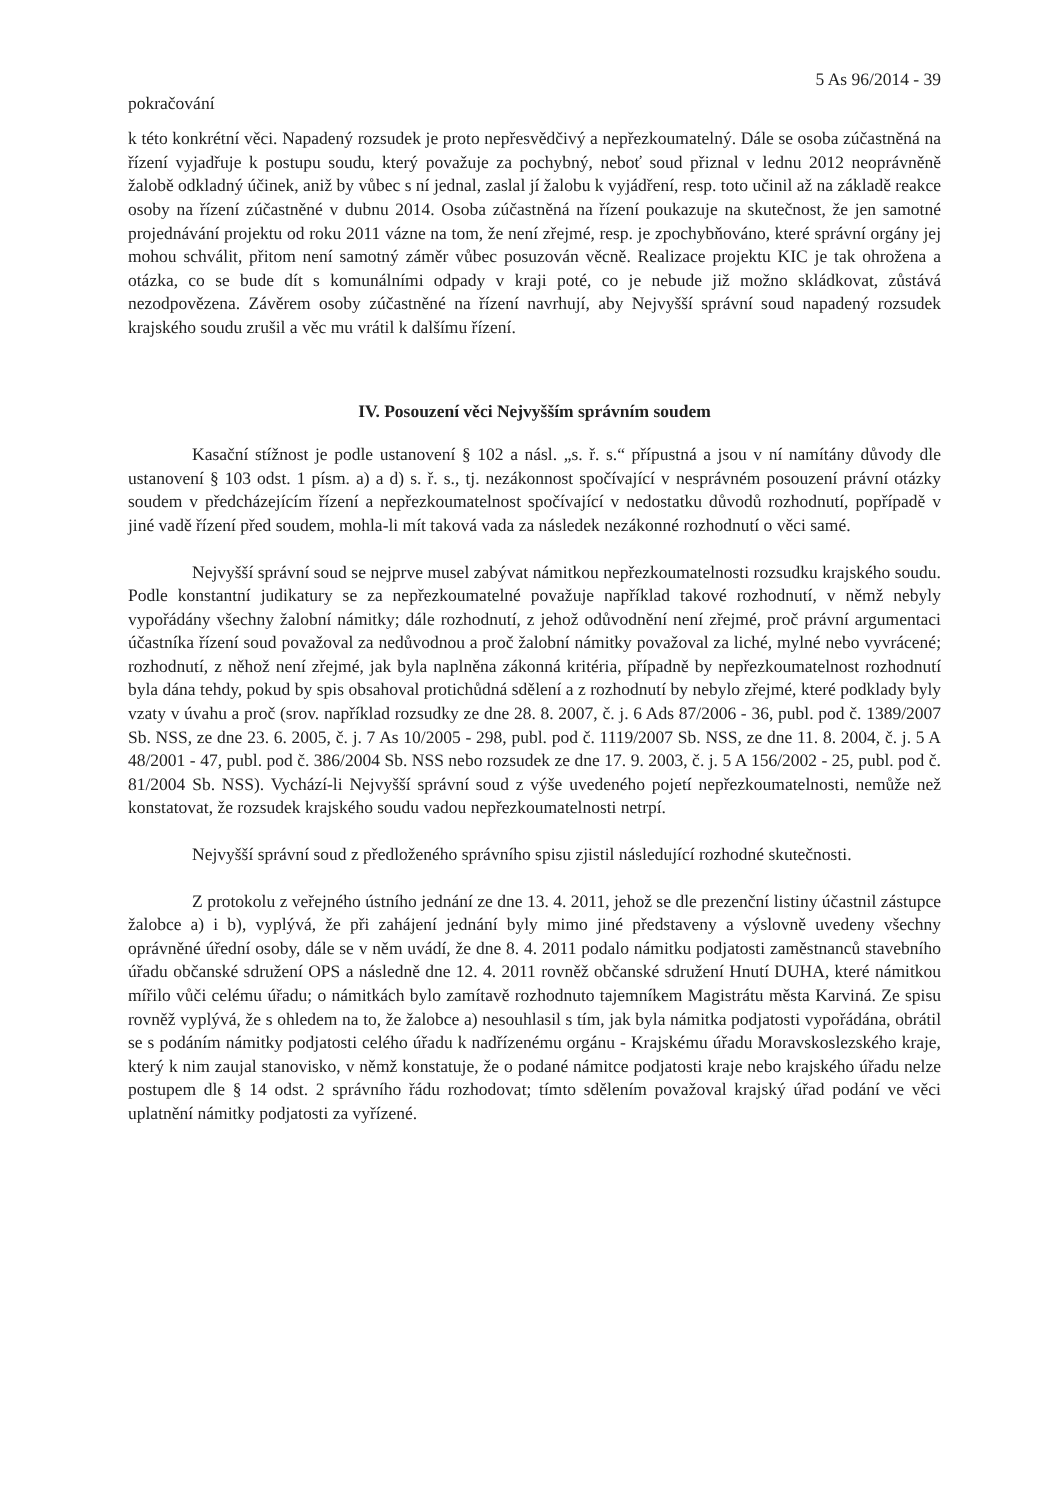5 As 96/2014 - 39
pokračování
k této konkrétní věci. Napadený rozsudek je proto nepřesvědčivý a nepřezkoumatelný. Dále se osoba zúčastněná na řízení vyjadřuje k postupu soudu, který považuje za pochybný, neboť soud přiznal v lednu 2012 neoprávněně žalobě odkladný účinek, aniž by vůbec s ní jednal, zaslal jí žalobu k vyjádření, resp. toto učinil až na základě reakce osoby na řízení zúčastněné v dubnu 2014. Osoba zúčastněná na řízení poukazuje na skutečnost, že jen samotné projednávání projektu od roku 2011 vázne na tom, že není zřejmé, resp. je zpochybňováno, které správní orgány jej mohou schválit, přitom není samotný záměr vůbec posuzován věcně. Realizace projektu KIC je tak ohrožena a otázka, co se bude dít s komunálními odpady v kraji poté, co je nebude již možno skládkovat, zůstává nezodpovězena. Závěrem osoby zúčastněné na řízení navrhují, aby Nejvyšší správní soud napadený rozsudek krajského soudu zrušil a věc mu vrátil k dalšímu řízení.
IV. Posouzení věci Nejvyšším správním soudem
Kasační stížnost je podle ustanovení § 102 a násl. „s. ř. s.“ přípustná a jsou v ní namítány důvody dle ustanovení § 103 odst. 1 písm. a) a d) s. ř. s., tj. nezákonnost spočívající v nesprávném posouzení právní otázky soudem v předcházejícím řízení a nepřezkoumatelnost spočívající v nedostatku důvodů rozhodnutí, popřípadě v jiné vadě řízení před soudem, mohla-li mít taková vada za následek nezákonné rozhodnutí o věci samé.
Nejvyšší správní soud se nejprve musel zabývat námitkou nepřezkoumatelnosti rozsudku krajského soudu. Podle konstantní judikatury se za nepřezkoumatelné považuje například takové rozhodnutí, v němž nebyly vypořádány všechny žalobní námitky; dále rozhodnutí, z jehož odůvodnění není zřejmé, proč právní argumentaci účastníka řízení soud považoval za nedůvodnou a proč žalobní námitky považoval za liché, mylné nebo vyvrácené; rozhodnutí, z něhož není zřejmé, jak byla naplněna zákonná kritéria, případně by nepřezkoumatelnost rozhodnutí byla dána tehdy, pokud by spis obsahoval protichůdná sdělení a z rozhodnutí by nebylo zřejmé, které podklady byly vzaty v úvahu a proč (srov. například rozsudky ze dne 28. 8. 2007, č. j. 6 Ads 87/2006 - 36, publ. pod č. 1389/2007 Sb. NSS, ze dne 23. 6. 2005, č. j. 7 As 10/2005 - 298, publ. pod č. 1119/2007 Sb. NSS, ze dne 11. 8. 2004, č. j. 5 A 48/2001 - 47, publ. pod č. 386/2004 Sb. NSS nebo rozsudek ze dne 17. 9. 2003, č. j. 5 A 156/2002 - 25, publ. pod č. 81/2004 Sb. NSS). Vychází-li Nejvyšší správní soud z výše uvedeného pojetí nepřezkoumatelnosti, nemůže než konstatovat, že rozsudek krajského soudu vadou nepřezkoumatelnosti netrpí.
Nejvyšší správní soud z předloženého správního spisu zjistil následující rozhodné skutečnosti.
Z protokolu z veřejného ústního jednání ze dne 13. 4. 2011, jehož se dle prezenční listiny účastnil zástupce žalobce a) i b), vyplývá, že při zahájení jednání byly mimo jiné představeny a výslovně uvedeny všechny oprávněné úřední osoby, dále se v něm uvádí, že dne 8. 4. 2011 podalo námitku podjatosti zaměstnanců stavebního úřadu občanské sdružení OPS a následně dne 12. 4. 2011 rovněž občanské sdružení Hnutí DUHA, které námitkou mířilo vůči celému úřadu; o námitkách bylo zamítavě rozhodnuto tajemníkem Magistrátu města Karviná. Ze spisu rovněž vyplývá, že s ohledem na to, že žalobce a) nesouhlasil s tím, jak byla námitka podjatosti vypořádána, obrátil se s podáním námitky podjatosti celého úřadu k nadřízenému orgánu - Krajskému úřadu Moravskoslezského kraje, který k nim zaujal stanovisko, v němž konstatuje, že o podané námitce podjatosti kraje nebo krajského úřadu nelze postupem dle § 14 odst. 2 správního řádu rozhodovat; tímto sdělením považoval krajský úřad podání ve věci uplatnění námitky podjatosti za vyřízené.